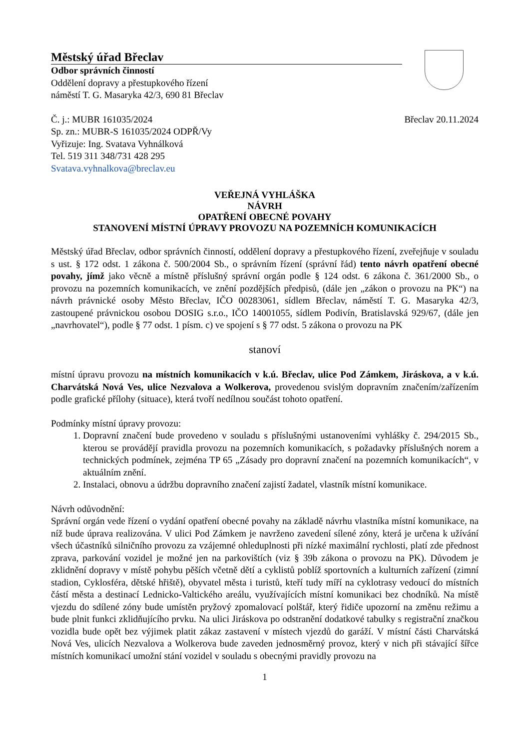Městský úřad Břeclav
Odbor správních činností
Oddělení dopravy a přestupkového řízení
náměstí T. G. Masaryka 42/3, 690 81 Břeclav
Č. j.: MUBR 161035/2024
Sp. zn.: MUBR-S 161035/2024 ODPŘ/Vy
Vyřizuje: Ing. Svatava Vyhnálková
Tel. 519 311 348/731 428 295
Svatava.vyhnalkova@breclav.eu
Břeclav 20.11.2024
VEŘEJNÁ VYHLÁŠKA
NÁVRH
OPATŘENÍ OBECNÉ POVAHY
STANOVENÍ MÍSTNÍ ÚPRAVY PROVOZU NA POZEMNÍCH KOMUNIKACÍCH
Městský úřad Břeclav, odbor správních činností, oddělení dopravy a přestupkového řízení, zveřejňuje v souladu s ust. § 172 odst. 1 zákona č. 500/2004 Sb., o správním řízení (správní řád) tento návrh opatření obecné povahy, jímž jako věcně a místně příslušný správní orgán podle § 124 odst. 6 zákona č. 361/2000 Sb., o provozu na pozemních komunikacích, ve znění pozdějších předpisů, (dále jen „zákon o provozu na PK“) na návrh právnické osoby Město Břeclav, IČO 00283061, sídlem Břeclav, náměstí T. G. Masaryka 42/3, zastoupené právnickou osobou DOSIG s.r.o., IČO 14001055, sídlem Podivín, Bratislavská 929/67, (dále jen „navrhovatel“), podle § 77 odst. 1 písm. c) ve spojení s § 77 odst. 5 zákona o provozu na PK
stanoví
místní úpravu provozu na místních komunikacích v k.ú. Břeclav, ulice Pod Zámkem, Jiráskova, a v k.ú. Charvátská Nová Ves, ulice Nezvalova a Wolkerova, provedenou svislým dopravním značením/zařízením podle grafické přílohy (situace), která tvoří nedílnou součást tohoto opatření.
Podmínky místní úpravy provozu:
1. Dopravní značení bude provedeno v souladu s příslušnými ustanoveními vyhlášky č. 294/2015 Sb., kterou se provádějí pravidla provozu na pozemních komunikacích, s požadavky příslušných norem a technických podmínek, zejména TP 65 „Zásady pro dopravní značení na pozemních komunikacích“, v aktuálním znění.
2. Instalaci, obnovu a údržbu dopravního značení zajistí žadatel, vlastník místní komunikace.
Návrh odůvodnění:
Správní orgán vede řízení o vydání opatření obecné povahy na základě návrhu vlastníka místní komunikace, na níž bude úprava realizována. V ulici Pod Zámkem je navrženo zavedení sílené zóny, která je určena k užívání všech účastníků silničního provozu za vzájemné ohleduplnosti při nízké maximální rychlosti, platí zde přednost zprava, parkování vozidel je možné jen na parkovištích (viz § 39b zákona o provozu na PK). Důvodem je zklidnění dopravy v místě pohybu pěších včetně dětí a cyklistů poblíž sportovních a kulturních zařízení (zimní stadion, Cyklosféra, dětské hřiště), obyvatel města i turistů, kteří tudy míří na cyklotrasy vedoucí do místních částí města a destinací Lednicko-Valtického areálu, využívajících místní komunikaci bez chodníků. Na místě vjezdu do sdílené zóny bude umístěn pryžový zpomalovací polštář, který řidiče upozorní na změnu režimu a bude plnit funkci zklidňujícího prvku. Na ulici Jiráskova po odstranění dodatkové tabulky s registrační značkou vozidla bude opět bez výjimek platit zákaz zastavení v místech vjezdů do garáží. V místní části Charvátská Nová Ves, ulicích Nezvalova a Wolkerova bude zaveden jednosměrný provoz, který v nich při stávající šířce místních komunikací umožní stání vozidel v souladu s obecnými pravidly provozu na
1